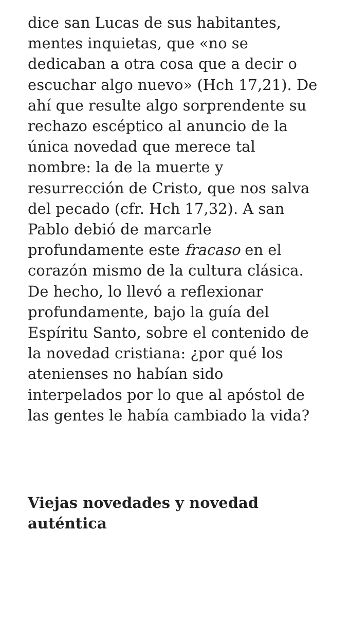dice san Lucas de sus habitantes, mentes inquietas, que «no se dedicaban a otra cosa que a decir o escuchar algo nuevo» (Hch 17,21). De ahí que resulte algo sorprendente su rechazo escéptico al anuncio de la única novedad que merece tal nombre: la de la muerte y resurrección de Cristo, que nos salva del pecado (cfr. Hch 17,32). A san Pablo debió de marcarle profundamente este fracaso en el corazón mismo de la cultura clásica. De hecho, lo llevó a reflexionar profundamente, bajo la guía del Espíritu Santo, sobre el contenido de la novedad cristiana: ¿por qué los atenienses no habían sido interpelados por lo que al apóstol de las gentes le había cambiado la vida?
Viejas novedades y novedad auténtica